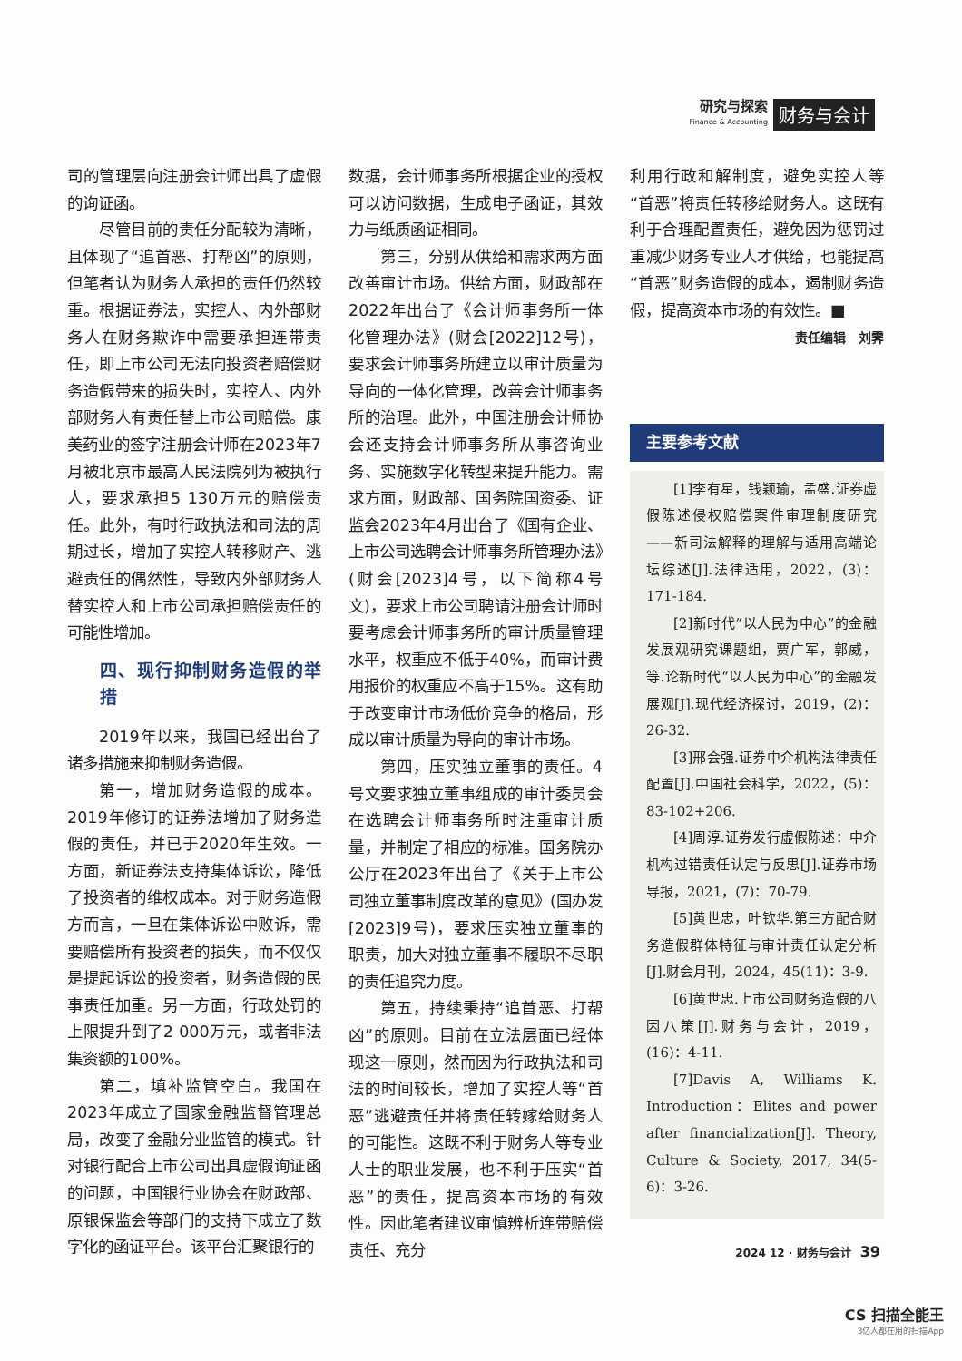研究与探索
Finance & Accounting
财务与会计
司的管理层向注册会计师出具了虚假的询证函。
尽管目前的责任分配较为清晰，且体现了“追首恶、打帮凶”的原则，但笔者认为财务人承担的责任仍然较重。根据证券法，实控人、内外部财务人在财务欺诈中需要承担连带责任，即上市公司无法向投资者赔偿财务造假带来的损失时，实控人、内外部财务人有责任替上市公司赔偿。康美药业的签字注册会计师在2023年7月被北京市最高人民法院列为被执行人，要求承担5 130万元的赔偿责任。此外，有时行政执法和司法的周期过长，增加了实控人转移财产、逃避责任的偶然性，导致内外部财务人替实控人和上市公司承担赔偿责任的可能性增加。
四、现行抑制财务造假的举措
2019年以来，我国已经出台了诸多措施来抑制财务造假。
第一，增加财务造假的成本。2019年修订的证券法增加了财务造假的责任，并已于2020年生效。一方面，新证券法支持集体诉讼，降低了投资者的维权成本。对于财务造假方而言，一旦在集体诉讼中败诉，需要赔偿所有投资者的损失，而不仅仅是提起诉讼的投资者，财务造假的民事责任加重。另一方面，行政处罚的上限提升到了2 000万元，或者非法集资额的100%。
第二，填补监管空白。我国在2023年成立了国家金融监督管理总局，改变了金融分业监管的模式。针对银行配合上市公司出具虚假询证函的问题，中国银行业协会在财政部、原银保监会等部门的支持下成立了数字化的函证平台。该平台汇聚银行的
数据，会计师事务所根据企业的授权可以访问数据，生成电子函证，其效力与纸质函证相同。
第三，分别从供给和需求两方面改善审计市场。供给方面，财政部在2022年出台了《会计师事务所一体化管理办法》(财会[2022]12号)，要求会计师事务所建立以审计质量为导向的一体化管理，改善会计师事务所的治理。此外，中国注册会计师协会还支持会计师事务所从事咨询业务、实施数字化转型来提升能力。需求方面，财政部、国务院国资委、证监会2023年4月出台了《国有企业、上市公司选聘会计师事务所管理办法》(财会[2023]4号，以下简称4号文)，要求上市公司聘请注册会计师时要考虑会计师事务所的审计质量管理水平，权重应不低于40%，而审计费用报价的权重应不高于15%。这有助于改变审计市场低价竞争的格局，形成以审计质量为导向的审计市场。
第四，压实独立董事的责任。4号文要求独立董事组成的审计委员会在选聘会计师事务所时注重审计质量，并制定了相应的标准。国务院办公厅在2023年出台了《关于上市公司独立董事制度改革的意见》(国办发[2023]9号)，要求压实独立董事的职责，加大对独立董事不履职不尽职的责任追究力度。
第五，持续秉持“追首恶、打帮凶”的原则。目前在立法层面已经体现这一原则，然而因为行政执法和司法的时间较长，增加了实控人等“首恶”逃避责任并将责任转嫁给财务人的可能性。这既不利于财务人等专业人士的职业发展，也不利于压实“首恶”的责任，提高资本市场的有效性。因此笔者建议审慎辨析连带赔偿责任、充分
利用行政和解制度，避免实控人等“首恶”将责任转移给财务人。这既有利于合理配置责任，避免因为惩罚过重减少财务专业人才供给，也能提高“首恶”财务造假的成本，遏制财务造假，提高资本市场的有效性。■
责任编辑　刘霁
主要参考文献
[1]李有星，钱颖瑜，孟盛.证券虚假陈述侵权赔偿案件审理制度研究——新司法解释的理解与适用高端论坛综述[J].法律适用，2022，(3)：171-184.
[2]新时代“以人民为中心”的金融发展观研究课题组，贾广军，郭威，等.论新时代“以人民为中心”的金融发展观[J].现代经济探讨，2019，(2)：26-32.
[3]邢会强.证券中介机构法律责任配置[J].中国社会科学，2022，(5)：83-102+206.
[4]周淳.证券发行虚假陈述：中介机构过错责任认定与反思[J].证券市场导报，2021，(7)：70-79.
[5]黄世忠，叶钦华.第三方配合财务造假群体特征与审计责任认定分析[J].财会月刊，2024，45(11)：3-9.
[6]黄世忠.上市公司财务造假的八因八策[J].财务与会计，2019，(16)：4-11.
[7]Davis A, Williams K. Introduction：Elites and power after financialization[J]. Theory, Culture & Society, 2017, 34(5-6)：3-26.
2024 12 · 财务与会计 39
CS 扫描全能王
3亿人都在用的扫描App